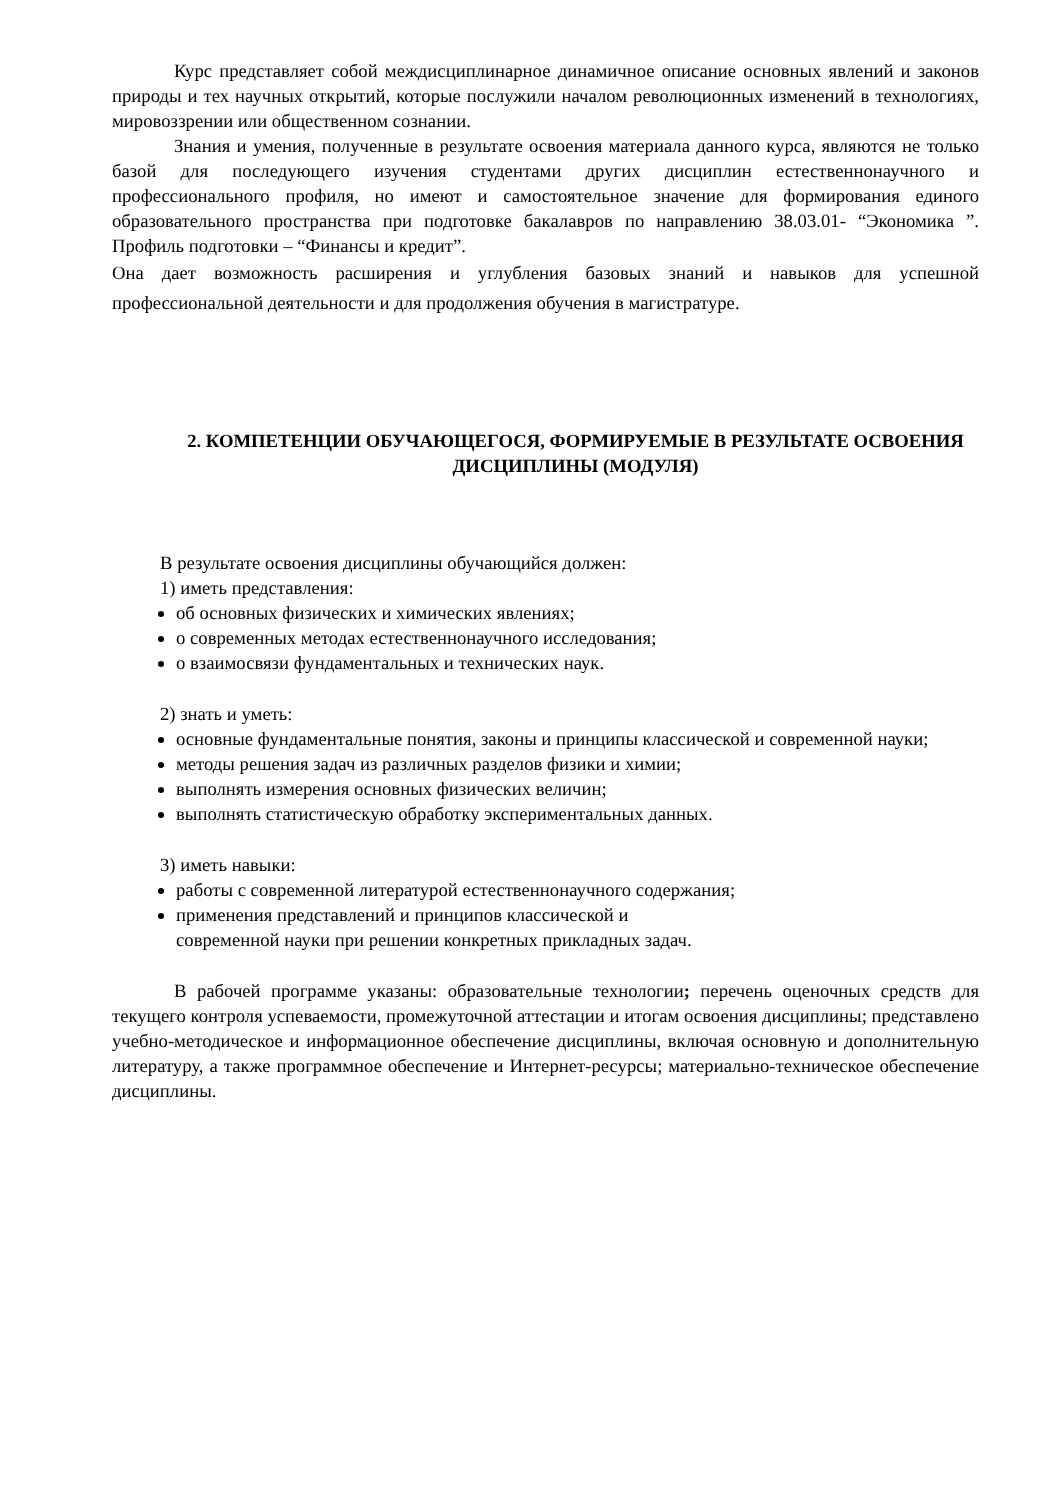Курс представляет собой междисциплинарное динамичное описание основных явлений и законов природы и тех научных открытий, которые послужили началом революционных изменений в технологиях, мировоззрении или общественном сознании.
Знания и умения, полученные в результате освоения материала данного курса, являются не только базой для последующего изучения студентами других дисциплин естественнонаучного и профессионального профиля, но имеют и самостоятельное значение для формирования единого образовательного пространства при подготовке бакалавров по направлению 38.03.01- “Экономика ”. Профиль подготовки – “Финансы и кредит”.
Она дает возможность расширения и углубления базовых знаний и навыков для успешной профессиональной деятельности и для продолжения обучения в магистратуре.
2. КОМПЕТЕНЦИИ ОБУЧАЮЩЕГОСЯ, ФОРМИРУЕМЫЕ В РЕЗУЛЬТАТЕ ОСВОЕНИЯ ДИСЦИПЛИНЫ (МОДУЛЯ)
В результате освоения дисциплины обучающийся должен:
1) иметь представления:
об основных физических и химических явлениях;
о современных методах естественнонаучного исследования;
о взаимосвязи фундаментальных и технических наук.
2) знать и уметь:
основные фундаментальные понятия, законы и принципы классической и современной науки;
методы решения задач из различных разделов физики и химии;
выполнять измерения основных физических величин;
выполнять статистическую обработку экспериментальных данных.
3) иметь навыки:
работы с современной литературой естественнонаучного содержания;
применения представлений и принципов классической и
современной науки при решении конкретных прикладных задач.
В рабочей программе указаны: образовательные технологии; перечень оценочных средств для текущего контроля успеваемости, промежуточной аттестации и итогам освоения дисциплины; представлено учебно-методическое и информационное обеспечение дисциплины, включая основную и дополнительную литературу, а также программное обеспечение и Интернет-ресурсы; материально-техническое обеспечение дисциплины.